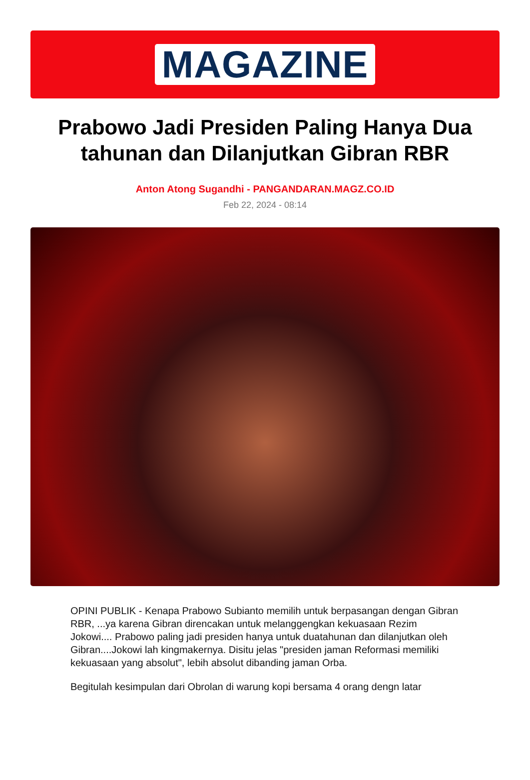MAGAZINE
Prabowo Jadi Presiden Paling Hanya Dua tahunan dan Dilanjutkan Gibran RBR
Anton Atong Sugandhi - PANGANDARAN.MAGZ.CO.ID
Feb 22, 2024 - 08:14
OPINI PUBLIK - Kenapa Prabowo Subianto memilih untuk berpasangan dengan Gibran RBR, ...ya karena Gibran direncakan untuk melanggengkan kekuasaan Rezim Jokowi.... Prabowo paling jadi presiden hanya untuk duatahunan dan dilanjutkan oleh Gibran....Jokowi lah kingmakernya. Disitu jelas "presiden jaman Reformasi memiliki kekuasaan yang absolut", lebih absolut dibanding jaman Orba.
Begitulah kesimpulan dari Obrolan di warung kopi bersama 4 orang dengn latar